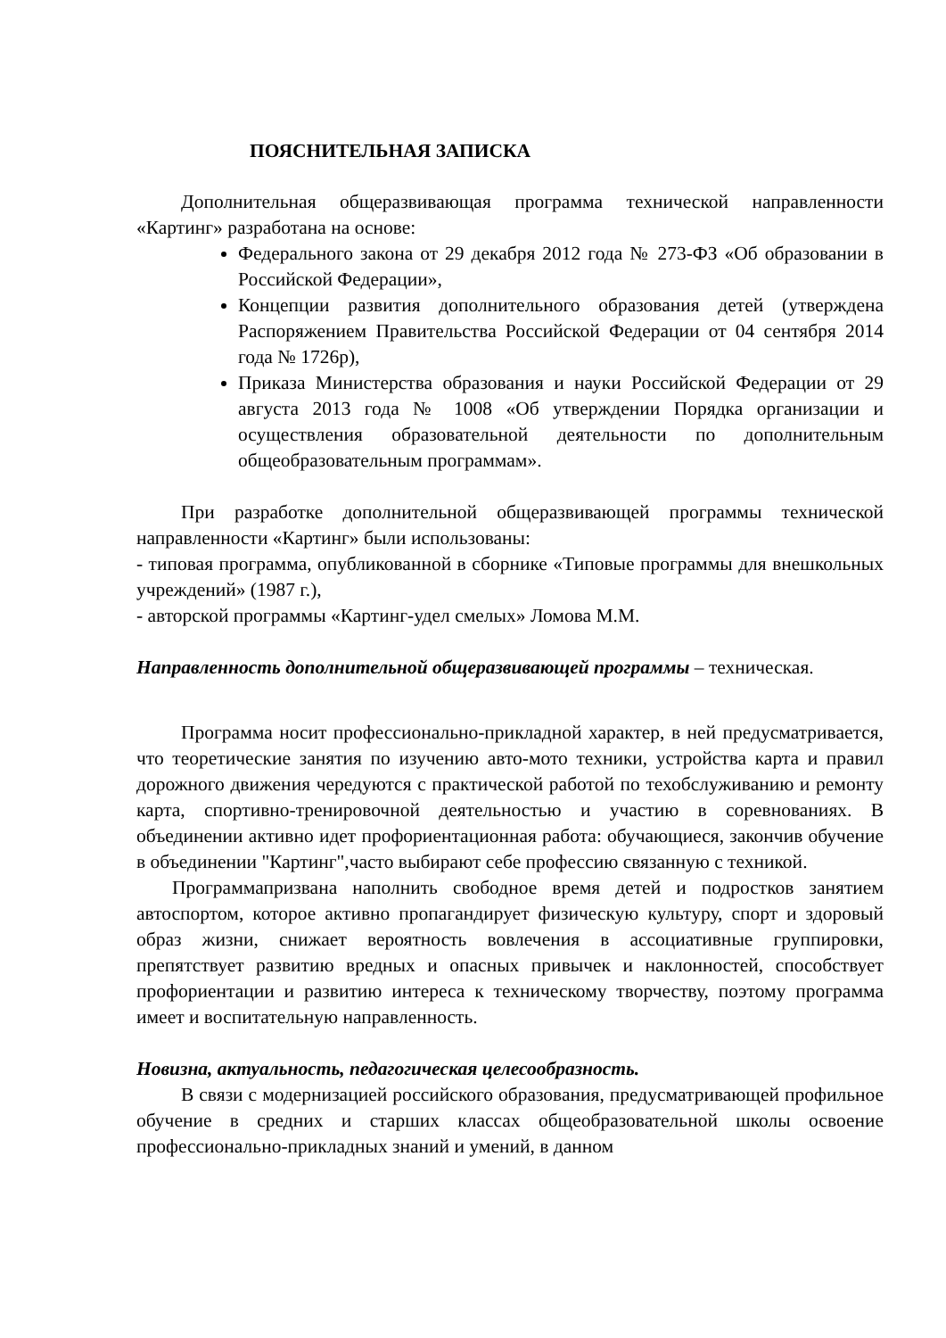ПОЯСНИТЕЛЬНАЯ ЗАПИСКА
Дополнительная общеразвивающая программа технической направленности «Картинг» разработана на основе:
Федерального закона от 29 декабря 2012 года № 273-ФЗ «Об образовании в Российской Федерации»,
Концепции развития дополнительного образования детей (утверждена Распоряжением Правительства Российской Федерации от 04 сентября 2014 года № 1726р),
Приказа Министерства образования и науки Российской Федерации от 29 августа 2013 года № 1008 «Об утверждении Порядка организации и осуществления образовательной деятельности по дополнительным общеобразовательным программам».
При разработке дополнительной общеразвивающей программы технической направленности «Картинг» были использованы:
- типовая программа, опубликованной в сборнике «Типовые программы для внешкольных учреждений» (1987 г.),
- авторской программы «Картинг-удел смелых» Ломова М.М.
Направленность дополнительной общеразвивающей программы – техническая.
Программа носит профессионально-прикладной характер, в ней предусматривается, что теоретические занятия по изучению авто-мото техники, устройства карта и правил дорожного движения чередуются с практической работой по техобслуживанию и ремонту карта, спортивно-тренировочной деятельностью и участию в соревнованиях. В объединении активно идет профориентационная работа: обучающиеся, закончив обучение в объединении "Картинг",часто выбирают себе профессию связанную с техникой.
Программапризвана наполнить свободное время детей и подростков занятием автоспортом, которое активно пропагандирует физическую культуру, спорт и здоровый образ жизни, снижает вероятность вовлечения в ассоциативные группировки, препятствует развитию вредных и опасных привычек и наклонностей, способствует профориентации и развитию интереса к техническому творчеству, поэтому программа имеет и воспитательную направленность.
Новизна, актуальность, педагогическая целесообразность.
В связи с модернизацией российского образования, предусматривающей профильное обучение в средних и старших классах общеобразовательной школы освоение профессионально-прикладных знаний и умений, в данном